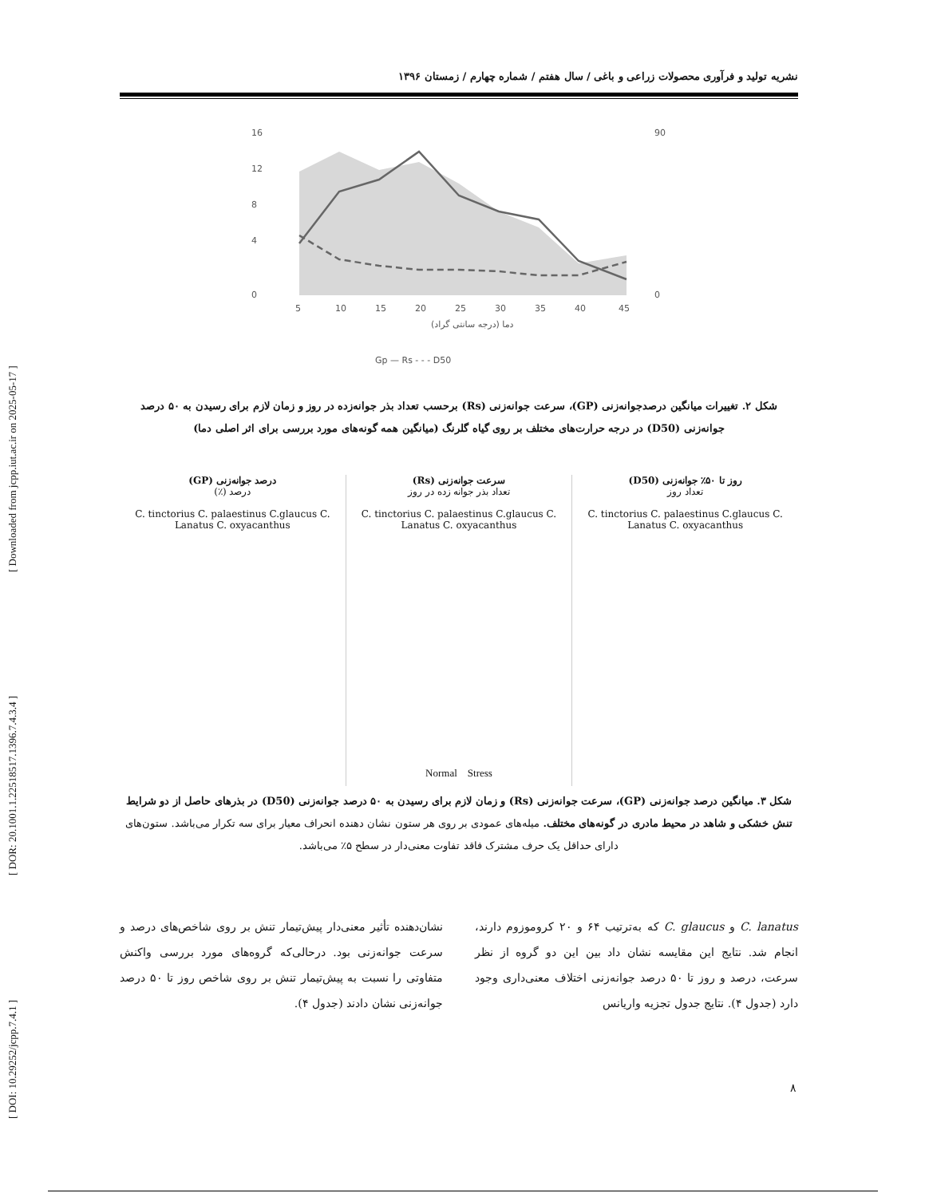[ DOI: 10.29252/jcpp.7.4.1 ] [ DOR: 20.1001.1.22518517.1396.7.4.3.4 ] [ Downloaded from jcpp.iut.ac.ir on 2025-05-17 ]
نشریه تولید و فرآوری محصولات زراعی و باغی / سال هفتم / شماره چهارم / زمستان ۱۳۹۶
16
12
8
4
0
90
0
5
10
15
20
25
30
35
40
45
دما (درجه سانتی گراد)
Gp — Rs - - - D50
شکل ۲. تغییرات میانگین درصدجوانه‌زنی (GP)، سرعت جوانه‌زنی (Rs) برحسب تعداد بذر جوانه‌زده در روز و زمان لازم برای رسیدن به ۵۰ درصد جوانه‌زنی (D50) در درجه حرارت‌های مختلف بر روی گیاه گلرنگ (میانگین همه گونه‌های مورد بررسی برای اثر اصلی دما)
روز تا ۵۰٪ جوانه‌زنی (D50)
تعداد روز
C. tinctorius C. palaestinus C.glaucus C. Lanatus C. oxyacanthus
سرعت جوانه‌زنی (Rs)
تعداد بذر جوانه زده در روز
C. tinctorius C. palaestinus C.glaucus C. Lanatus C. oxyacanthus
درصد جوانه‌زنی (GP)
درصد (٪)
C. tinctorius C. palaestinus C.glaucus C. Lanatus C. oxyacanthus
Normal Stress
شکل ۳. میانگین درصد جوانه‌زنی (GP)، سرعت جوانه‌زنی (Rs) و زمان لازم برای رسیدن به ۵۰ درصد جوانه‌زنی (D50) در بذرهای حاصل از دو شرایط تنش خشکی و شاهد در محیط مادری در گونه‌های مختلف. میله‌های عمودی بر روی هر ستون نشان دهنده انحراف معیار برای سه تکرار می‌باشد. ستون‌های دارای حداقل یک حرف مشترک فاقد تفاوت معنی‌دار در سطح ۵٪ می‌باشد.
C. lanatus و C. glaucus که به‌ترتیب ۶۴ و ۲۰ کروموزوم دارند، انجام شد. نتایج این مقایسه نشان داد بین این دو گروه از نظر سرعت، درصد و روز تا ۵۰ درصد جوانه‌زنی اختلاف معنی‌داری وجود دارد (جدول ۴). نتایج جدول تجزیه واریانس
نشان‌دهنده تأثیر معنی‌دار پیش‌تیمار تنش بر روی شاخص‌های درصد و سرعت جوانه‌زنی بود. درحالی‌که گروه‌های مورد بررسی واکنش متفاوتی را نسبت به پیش‌تیمار تنش بر روی شاخص روز تا ۵۰ درصد جوانه‌زنی نشان دادند (جدول ۴).
۸